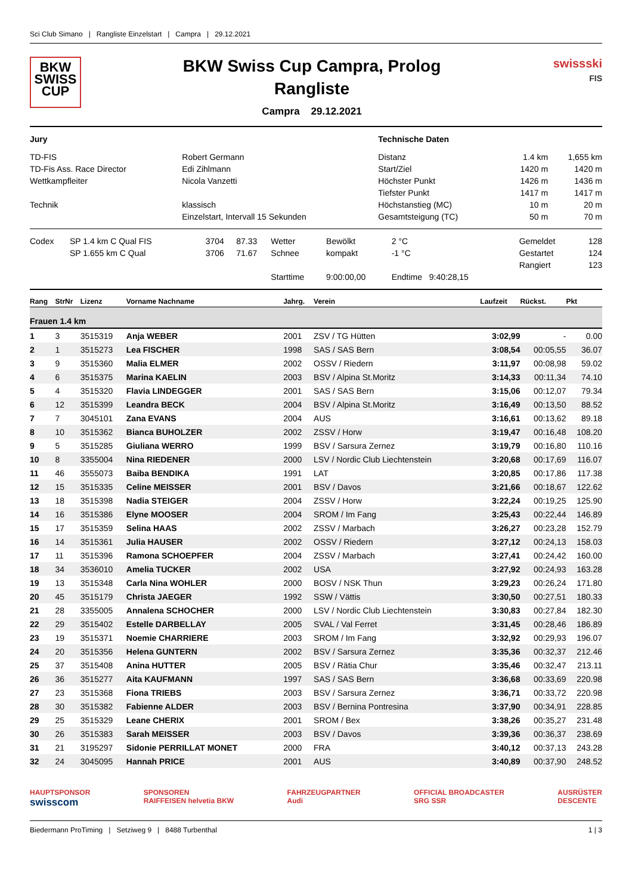Sci Club Simano | Rangliste Einzelstart | Campra | 29.12.2021
BKW
SWISS
CUP
BKW Swiss Cup Campra, Prolog
Rangliste
Campra 29.12.2021
swissski
FIS
| Jury | | Technische Daten | | |
| TD-FIS | Robert Germann | Distanz | 1.4 km | 1,655 km |
| TD-Fis Ass. Race Director | Edi Zihlmann | Start/Ziel | 1420 m | 1420 m |
| Wettkampfleiter | Nicola Vanzetti | Höchster Punkt | 1426 m | 1436 m |
| | | Tiefster Punkt | 1417 m | 1417 m |
| Technik | klassisch | Höchstanstieg (MC) | 10 m | 20 m |
| | Einzelstart, Intervall 15 Sekunden | Gesamtsteigung (TC) | 50 m | 70 m |
| Codex | SP 1.4 km C Qual FIS | 3704 | 87.33 | Wetter | Bewölkt | 2 °C | Gemeldet | 128 |
| | SP 1.655 km C Qual | 3706 | 71.67 | Schnee | kompakt | -1 °C | Gestartet | 124 |
| | | | | | | | Rangiert | 123 |
| | | | | Starttime | 9:00:00,00 | Endtime 9:40:28,15 | | |
| Rang | StrNr | Lizenz | Vorname Nachname | Jahrg. | Verein | Laufzeit | Rückst. | Pkt |
| --- | --- | --- | --- | --- | --- | --- | --- | --- |
| Frauen 1.4 km | | | | | | | | |
| 1 | 3 | 3515319 | Anja WEBER | 2001 | ZSV / TG Hütten | 3:02,99 | - | 0.00 |
| 2 | 1 | 3515273 | Lea FISCHER | 1998 | SAS / SAS Bern | 3:08,54 | 00:05,55 | 36.07 |
| 3 | 9 | 3515360 | Malia ELMER | 2002 | OSSV / Riedern | 3:11,97 | 00:08,98 | 59.02 |
| 4 | 6 | 3515375 | Marina KAELIN | 2003 | BSV / Alpina St.Moritz | 3:14,33 | 00:11,34 | 74.10 |
| 5 | 4 | 3515320 | Flavia LINDEGGER | 2001 | SAS / SAS Bern | 3:15,06 | 00:12,07 | 79.34 |
| 6 | 12 | 3515399 | Leandra BECK | 2004 | BSV / Alpina St.Moritz | 3:16,49 | 00:13,50 | 88.52 |
| 7 | 7 | 3045101 | Zana EVANS | 2004 | AUS | 3:16,61 | 00:13,62 | 89.18 |
| 8 | 10 | 3515362 | Bianca BUHOLZER | 2002 | ZSSV / Horw | 3:19,47 | 00:16,48 | 108.20 |
| 9 | 5 | 3515285 | Giuliana WERRO | 1999 | BSV / Sarsura Zernez | 3:19,79 | 00:16,80 | 110.16 |
| 10 | 8 | 3355004 | Nina RIEDENER | 2000 | LSV / Nordic Club Liechtenstein | 3:20,68 | 00:17,69 | 116.07 |
| 11 | 46 | 3555073 | Baiba BENDIKA | 1991 | LAT | 3:20,85 | 00:17,86 | 117.38 |
| 12 | 15 | 3515335 | Celine MEISSER | 2001 | BSV / Davos | 3:21,66 | 00:18,67 | 122.62 |
| 13 | 18 | 3515398 | Nadia STEIGER | 2004 | ZSSV / Horw | 3:22,24 | 00:19,25 | 125.90 |
| 14 | 16 | 3515386 | Elyne MOOSER | 2004 | SROM / Im Fang | 3:25,43 | 00:22,44 | 146.89 |
| 15 | 17 | 3515359 | Selina HAAS | 2002 | ZSSV / Marbach | 3:26,27 | 00:23,28 | 152.79 |
| 16 | 14 | 3515361 | Julia HAUSER | 2002 | OSSV / Riedern | 3:27,12 | 00:24,13 | 158.03 |
| 17 | 11 | 3515396 | Ramona SCHOEPFER | 2004 | ZSSV / Marbach | 3:27,41 | 00:24,42 | 160.00 |
| 18 | 34 | 3536010 | Amelia TUCKER | 2002 | USA | 3:27,92 | 00:24,93 | 163.28 |
| 19 | 13 | 3515348 | Carla Nina WOHLER | 2000 | BOSV / NSK Thun | 3:29,23 | 00:26,24 | 171.80 |
| 20 | 45 | 3515179 | Christa JAEGER | 1992 | SSW / Vättis | 3:30,50 | 00:27,51 | 180.33 |
| 21 | 28 | 3355005 | Annalena SCHOCHER | 2000 | LSV / Nordic Club Liechtenstein | 3:30,83 | 00:27,84 | 182.30 |
| 22 | 29 | 3515402 | Estelle DARBELLAY | 2005 | SVAL / Val Ferret | 3:31,45 | 00:28,46 | 186.89 |
| 23 | 19 | 3515371 | Noemie CHARRIERE | 2003 | SROM / Im Fang | 3:32,92 | 00:29,93 | 196.07 |
| 24 | 20 | 3515356 | Helena GUNTERN | 2002 | BSV / Sarsura Zernez | 3:35,36 | 00:32,37 | 212.46 |
| 25 | 37 | 3515408 | Anina HUTTER | 2005 | BSV / Rätia Chur | 3:35,46 | 00:32,47 | 213.11 |
| 26 | 36 | 3515277 | Aita KAUFMANN | 1997 | SAS / SAS Bern | 3:36,68 | 00:33,69 | 220.98 |
| 27 | 23 | 3515368 | Fiona TRIEBS | 2003 | BSV / Sarsura Zernez | 3:36,71 | 00:33,72 | 220.98 |
| 28 | 30 | 3515382 | Fabienne ALDER | 2003 | BSV / Bernina Pontresina | 3:37,90 | 00:34,91 | 228.85 |
| 29 | 25 | 3515329 | Leane CHERIX | 2001 | SROM / Bex | 3:38,26 | 00:35,27 | 231.48 |
| 30 | 26 | 3515383 | Sarah MEISSER | 2003 | BSV / Davos | 3:39,36 | 00:36,37 | 238.69 |
| 31 | 21 | 3195297 | Sidonie PERRILLAT MONET | 2000 | FRA | 3:40,12 | 00:37,13 | 243.28 |
| 32 | 24 | 3045095 | Hannah PRICE | 2001 | AUS | 3:40,89 | 00:37,90 | 248.52 |
HAUPTSPONSOR
swisscom SPONSOREN
RAIFFEISEN helvetia BKW FAHRZEUGPARTNER
Audi OFFICIAL BROADCASTER
SRG SSR AUSRÜSTER
DESCENTE
Biedermann ProTiming | Setziweg 9 | 8488 Turbenthal 1 | 3